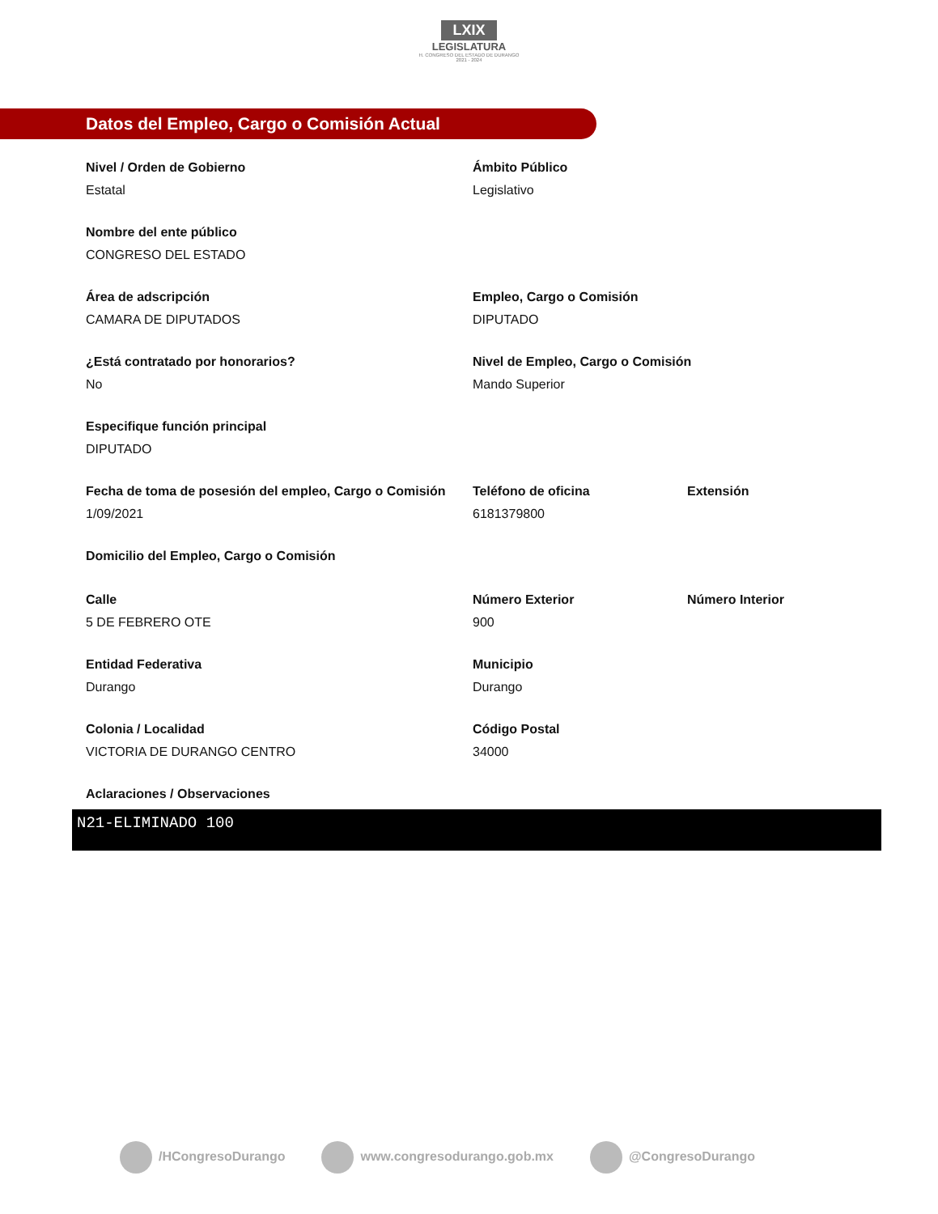LXIX
LEGISLATURA
H. CONGRESO DEL ESTADO DE DURANGO
2021 - 2024
Datos del Empleo, Cargo o Comisión Actual
Nivel / Orden de Gobierno
Estatal
Ámbito Público
Legislativo
Nombre del ente público
CONGRESO DEL ESTADO
Área de adscripción
CAMARA DE DIPUTADOS
Empleo, Cargo o Comisión
DIPUTADO
¿Está contratado por honorarios?
No
Nivel de Empleo, Cargo o Comisión
Mando Superior
Especifique función principal
DIPUTADO
Fecha de toma de posesión del empleo, Cargo o Comisión
1/09/2021
Teléfono de oficina
6181379800
Extensión
Domicilio del Empleo, Cargo o Comisión
Calle
5 DE FEBRERO OTE
Número Exterior
900
Número Interior
Entidad Federativa
Durango
Municipio
Durango
Colonia / Localidad
VICTORIA DE DURANGO CENTRO
Código Postal
34000
Aclaraciones / Observaciones
N21-ELIMINADO 100
/HCongresoDurango www.congresodurango.gob.mx @CongresoDurango